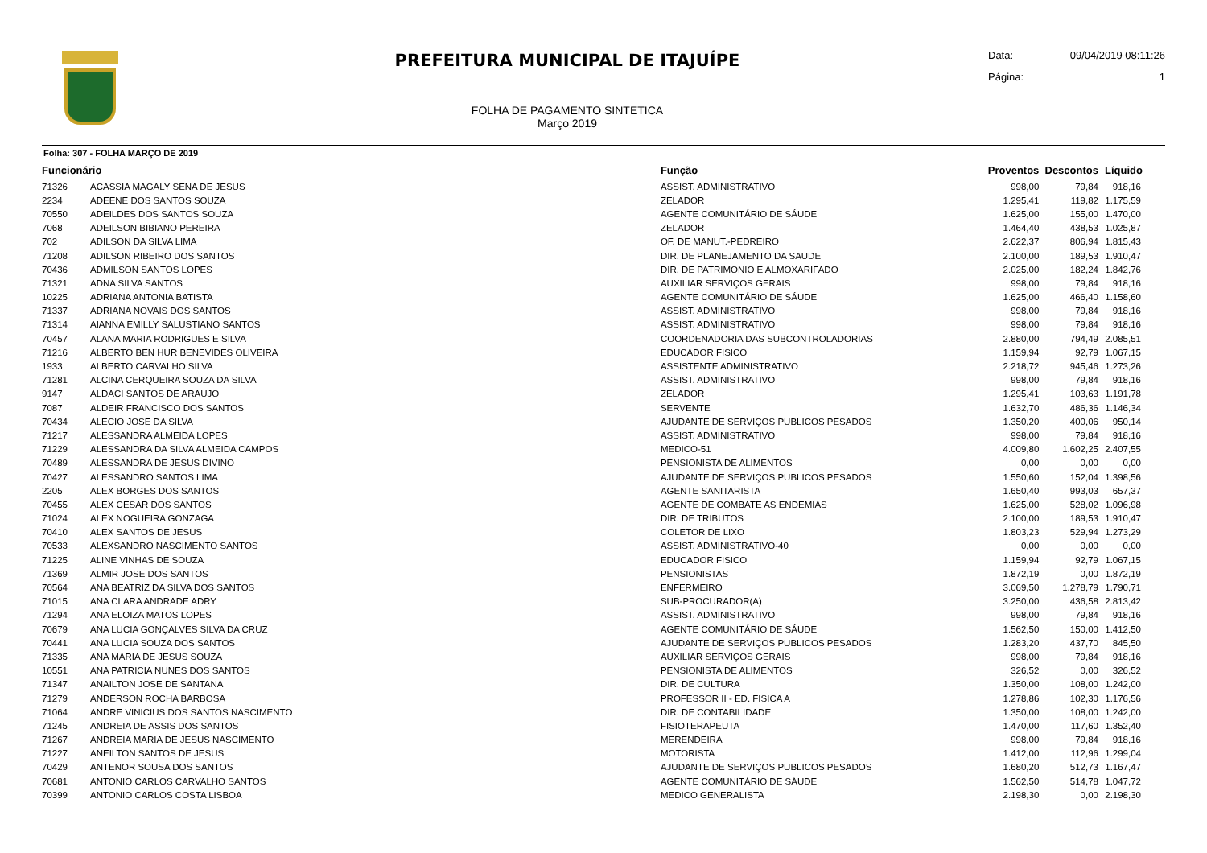PREFEITURA MUNICIPAL DE ITAJUÍPE
FOLHA DE PAGAMENTO SINTETICA
Março 2019
Data: 09/04/2019 08:11:26
Página: 1
Folha: 307 - FOLHA MARÇO DE 2019
| Funcionário | | Função | Proventos | Descontos | Líquido |
| --- | --- | --- | --- | --- | --- |
| 71326 | ACASSIA MAGALY SENA DE JESUS | ASSIST. ADMINISTRATIVO | 998,00 | 79,84 | 918,16 |
| 2234 | ADEENE DOS SANTOS SOUZA | ZELADOR | 1.295,41 | 119,82 | 1.175,59 |
| 70550 | ADEILDES DOS SANTOS SOUZA | AGENTE COMUNITÁRIO DE SÁUDE | 1.625,00 | 155,00 | 1.470,00 |
| 7068 | ADEILSON BIBIANO PEREIRA | ZELADOR | 1.464,40 | 438,53 | 1.025,87 |
| 702 | ADILSON DA SILVA LIMA | OF. DE MANUT.-PEDREIRO | 2.622,37 | 806,94 | 1.815,43 |
| 71208 | ADILSON RIBEIRO DOS SANTOS | DIR. DE PLANEJAMENTO DA SAUDE | 2.100,00 | 189,53 | 1.910,47 |
| 70436 | ADMILSON SANTOS LOPES | DIR. DE PATRIMONIO E ALMOXARIFADO | 2.025,00 | 182,24 | 1.842,76 |
| 71321 | ADNA SILVA SANTOS | AUXILIAR SERVIÇOS GERAIS | 998,00 | 79,84 | 918,16 |
| 10225 | ADRIANA ANTONIA BATISTA | AGENTE COMUNITÁRIO DE SÁUDE | 1.625,00 | 466,40 | 1.158,60 |
| 71337 | ADRIANA NOVAIS DOS SANTOS | ASSIST. ADMINISTRATIVO | 998,00 | 79,84 | 918,16 |
| 71314 | AIANNA EMILLY SALUSTIANO SANTOS | ASSIST. ADMINISTRATIVO | 998,00 | 79,84 | 918,16 |
| 70457 | ALANA MARIA RODRIGUES E SILVA | COORDENADORIA DAS SUBCONTROLADORIAS | 2.880,00 | 794,49 | 2.085,51 |
| 71216 | ALBERTO BEN HUR BENEVIDES OLIVEIRA | EDUCADOR FISICO | 1.159,94 | 92,79 | 1.067,15 |
| 1933 | ALBERTO CARVALHO SILVA | ASSISTENTE ADMINISTRATIVO | 2.218,72 | 945,46 | 1.273,26 |
| 71281 | ALCINA CERQUEIRA SOUZA DA SILVA | ASSIST. ADMINISTRATIVO | 998,00 | 79,84 | 918,16 |
| 9147 | ALDACI SANTOS DE ARAUJO | ZELADOR | 1.295,41 | 103,63 | 1.191,78 |
| 7087 | ALDEIR FRANCISCO DOS SANTOS | SERVENTE | 1.632,70 | 486,36 | 1.146,34 |
| 70434 | ALECIO JOSE DA SILVA | AJUDANTE DE SERVIÇOS PUBLICOS PESADOS | 1.350,20 | 400,06 | 950,14 |
| 71217 | ALESSANDRA ALMEIDA LOPES | ASSIST. ADMINISTRATIVO | 998,00 | 79,84 | 918,16 |
| 71229 | ALESSANDRA DA SILVA ALMEIDA CAMPOS | MEDICO-51 | 4.009,80 | 1.602,25 | 2.407,55 |
| 70489 | ALESSANDRA DE JESUS DIVINO | PENSIONISTA DE ALIMENTOS | 0,00 | 0,00 | 0,00 |
| 70427 | ALESSANDRO SANTOS LIMA | AJUDANTE DE SERVIÇOS PUBLICOS PESADOS | 1.550,60 | 152,04 | 1.398,56 |
| 2205 | ALEX BORGES DOS SANTOS | AGENTE SANITARISTA | 1.650,40 | 993,03 | 657,37 |
| 70455 | ALEX CESAR DOS SANTOS | AGENTE DE COMBATE AS ENDEMIAS | 1.625,00 | 528,02 | 1.096,98 |
| 71024 | ALEX NOGUEIRA GONZAGA | DIR. DE TRIBUTOS | 2.100,00 | 189,53 | 1.910,47 |
| 70410 | ALEX SANTOS DE JESUS | COLETOR DE LIXO | 1.803,23 | 529,94 | 1.273,29 |
| 70533 | ALEXSANDRO NASCIMENTO SANTOS | ASSIST. ADMINISTRATIVO-40 | 0,00 | 0,00 | 0,00 |
| 71225 | ALINE VINHAS DE SOUZA | EDUCADOR FISICO | 1.159,94 | 92,79 | 1.067,15 |
| 71369 | ALMIR JOSE DOS SANTOS | PENSIONISTAS | 1.872,19 | 0,00 | 1.872,19 |
| 70564 | ANA BEATRIZ DA SILVA DOS SANTOS | ENFERMEIRO | 3.069,50 | 1.278,79 | 1.790,71 |
| 71015 | ANA CLARA ANDRADE ADRY | SUB-PROCURADOR(A) | 3.250,00 | 436,58 | 2.813,42 |
| 71294 | ANA ELOIZA MATOS LOPES | ASSIST. ADMINISTRATIVO | 998,00 | 79,84 | 918,16 |
| 70679 | ANA LUCIA GONÇALVES SILVA DA CRUZ | AGENTE COMUNITÁRIO DE SÁUDE | 1.562,50 | 150,00 | 1.412,50 |
| 70441 | ANA LUCIA SOUZA DOS SANTOS | AJUDANTE DE SERVIÇOS PUBLICOS PESADOS | 1.283,20 | 437,70 | 845,50 |
| 71335 | ANA MARIA DE JESUS SOUZA | AUXILIAR SERVIÇOS GERAIS | 998,00 | 79,84 | 918,16 |
| 10551 | ANA PATRICIA NUNES DOS SANTOS | PENSIONISTA DE ALIMENTOS | 326,52 | 0,00 | 326,52 |
| 71347 | ANAILTON JOSE DE SANTANA | DIR. DE CULTURA | 1.350,00 | 108,00 | 1.242,00 |
| 71279 | ANDERSON ROCHA BARBOSA | PROFESSOR II - ED. FISICA A | 1.278,86 | 102,30 | 1.176,56 |
| 71064 | ANDRE VINICIUS DOS SANTOS NASCIMENTO | DIR. DE CONTABILIDADE | 1.350,00 | 108,00 | 1.242,00 |
| 71245 | ANDREIA DE ASSIS DOS SANTOS | FISIOTERAPEUTA | 1.470,00 | 117,60 | 1.352,40 |
| 71267 | ANDREIA MARIA DE JESUS NASCIMENTO | MERENDEIRA | 998,00 | 79,84 | 918,16 |
| 71227 | ANEILTON SANTOS DE JESUS | MOTORISTA | 1.412,00 | 112,96 | 1.299,04 |
| 70429 | ANTENOR SOUSA DOS SANTOS | AJUDANTE DE SERVIÇOS PUBLICOS PESADOS | 1.680,20 | 512,73 | 1.167,47 |
| 70681 | ANTONIO CARLOS CARVALHO SANTOS | AGENTE COMUNITÁRIO DE SÁUDE | 1.562,50 | 514,78 | 1.047,72 |
| 70399 | ANTONIO CARLOS COSTA LISBOA | MEDICO GENERALISTA | 2.198,30 | 0,00 | 2.198,30 |